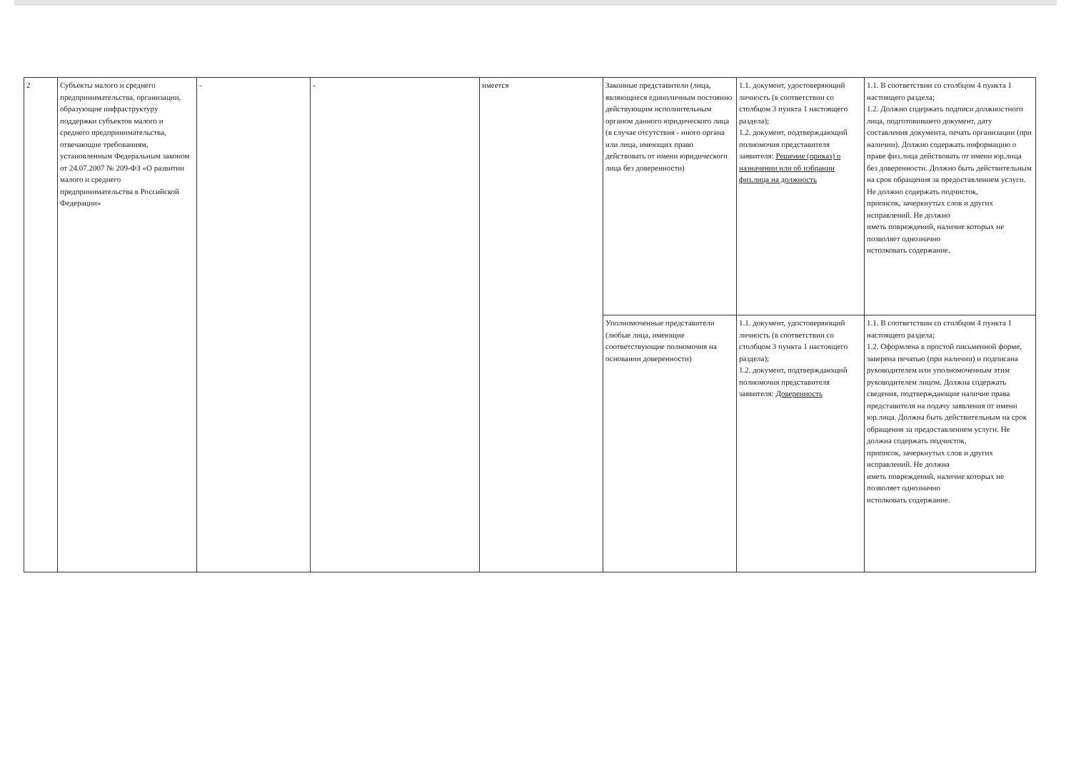| 2 | Субъекты малого и среднего предпринимательства, организации, образующие инфраструктуру поддержки субъектов малого и среднего предпринимательства, отвечающие требованиям, установленным Федеральным законом от 24.07.2007 № 209-ФЗ «О развитии малого и среднего предпринимательства в Российской Федерации» | - | - | имеется | Законные представители (лица, являющиеся единоличным постоянно действующим исполнительным органом данного юридического лица (в случае отсутствия - иного органа или лица, имеющих право действовать от имени юридического лица без доверенности) | 1.1. документ, удостоверяющий личность (в соответствии со столбцом 3 пункта 1 настоящего раздела); 1.2. документ, подтверждающий полномочия представителя заявителя: Решение (приказ) о назначении или об избрании физ.лица на должность | 1.1. В соответствии со столбцом 4 пункта 1 настоящего раздела; 1.2. Должно содержать подписи должностного лица, подготовившего документ, дату составления документа, печать организации (при наличии). Должно содержать информацию о праве физ.лица действовать от имени юр.лица без доверенности. Должно быть действительным на срок обращения за предоставлением услуги. Не должно содержать подчисток, приписок, зачеркнутых слов и других исправлений. Не должно иметь повреждений, наличие которых не позволяет однозначно истолковать содержание. |
| | | | | | Уполномоченные представители (любые лица, имеющие соответствующие полномочия на основании доверенности) | 1.1. документ, удостоверяющий личность (в соответствии со столбцом 3 пункта 1 настоящего раздела); 1.2. документ, подтверждающий полномочия представителя заявителя: Доверенность | 1.1. В соответствии со столбцом 4 пункта 1 настоящего раздела; 1.2. Оформлена в простой письменной форме, заверена печатью (при наличии) и подписана руководителем или уполномоченным этим руководителем лицом. Должна содержать сведения, подтверждающие наличие права представителя на подачу заявления от имени юр.лица. Должна быть действительным на срок обращения за предоставлением услуги. Не должна содержать подчисток, приписок, зачеркнутых слов и других исправлений. Не должна иметь повреждений, наличие которых не позволяет однозначно истолковать содержание. |